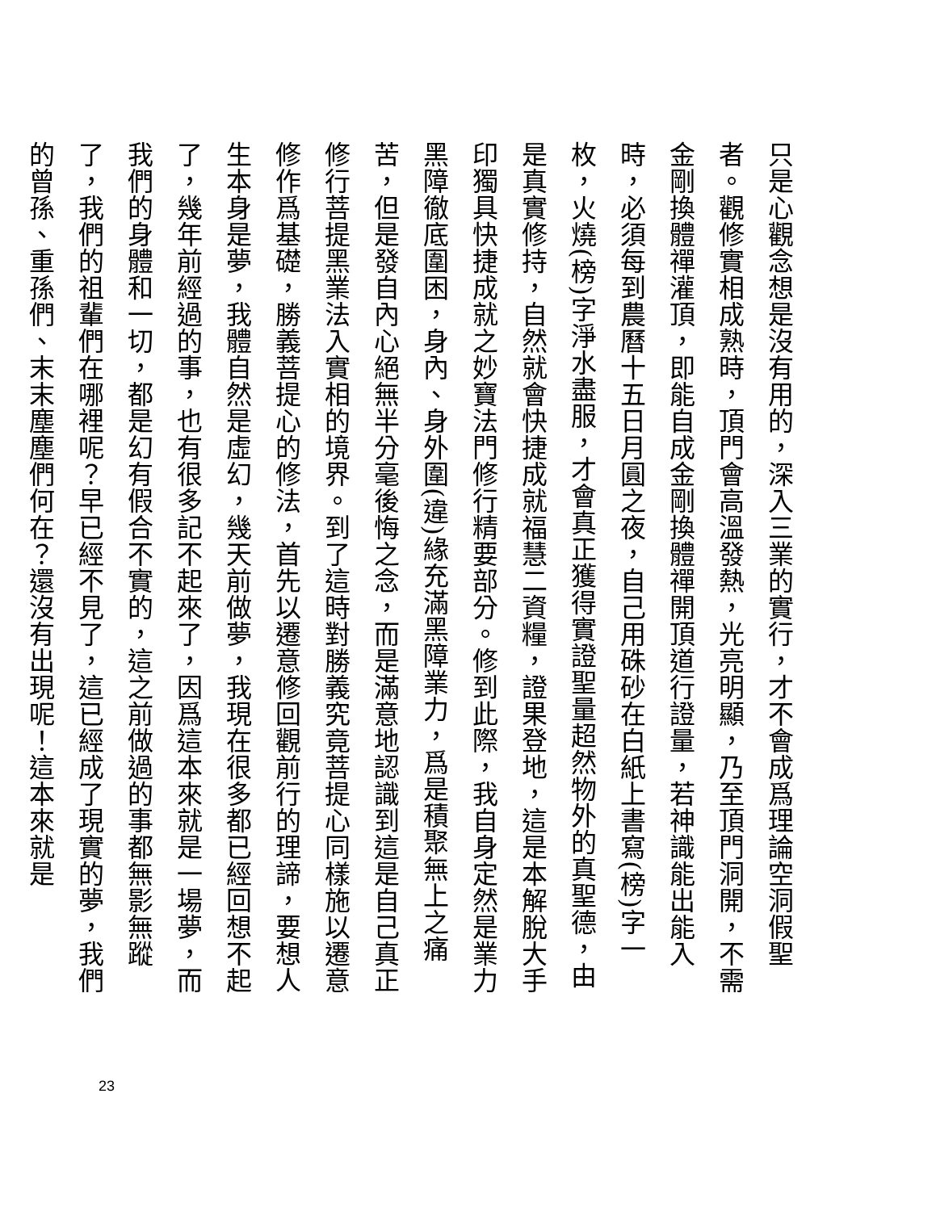只是心觀念想是沒有用的，深入三業的實行，才不會成爲理論空洞假聖者。觀修實相成熟時，頂門會高溫發熱，光亮明顯，乃至頂門洞開，不需金剛換體禪灌頂，即能自成金剛換體禪開頂道行證量，若神識能出能入時，必須每到農曆十五日月圓之夜，自己用硃砂在白紙上書寫(榜)字一枚，火燒(榜)字淨水盡服，才會真正獲得實證聖量超然物外的真聖德，由是真實修持，自然就會快捷成就福慧二資糧，證果登地，這是本解脫大手印獨具快捷成就之妙寶法門修行精要部分。修到此際，我自身定然是業力黑障徹底圍困，身內、身外圍(違)緣充滿黑障業力，爲是積聚無上之痛苦，但是發自內心絕無半分毫後悔之念，而是滿意地認識到這是自己真正修行菩提黑業法入實相的境界。到了這時對勝義究竟菩提心同樣施以遷意修作爲基礎，勝義菩提心的修法，首先以遷意修回觀前行的理諦，要想人生本身是夢，我體自然是虛幻，幾天前做夢，我現在很多都已經回想不起了，幾年前經過的事，也有很多記不起來了，因爲這本來就是一場夢，而我們的身體和一切，都是幻有假合不實的，這之前做過的事都無影無蹤了，我們的祖輩們在哪裡呢？早已經不見了，這已經成了現實的夢，我們的曾孫、重孫們、末末塵塵們何在？還沒有出現呢！這本來就是
23